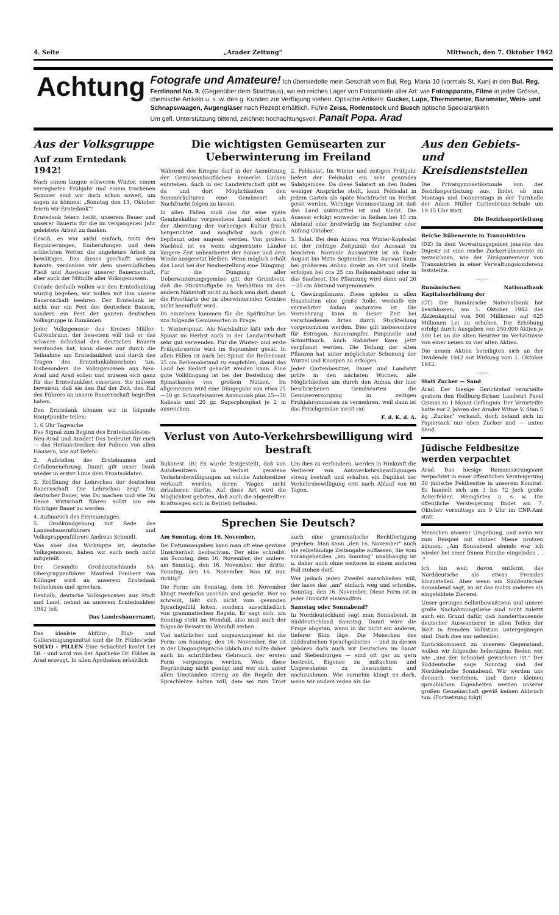4. Seite „Arader Zeitung" Mittwoch, den 7. Oktober 1942
Achtung
Fotografe und Amateure! Ich übersiedelte mein Geschäft vom Bul. Reg. Maria 10 (vormals St. Kun) in den Bul. Reg. Ferdinand No. 9. (Gegenüber dem Stadthaus), wo ein reiches Lager von Fotoartikeln aller Art: wie Fotoapparate, Filme in jeder Grösse, chemische Artikeln u. s. w. den g. Kunden zur Verfügung stehen. Optische Artikeln: Gucker, Lupe, Thermometer, Barometer, Wein- und Schnapswaagen, Augengläser nach Rezept erhältlich. Führe Zeiss, Rodenstock und Busch optische Specialartikeln
Um gefl. Unterstützung bittend, zeichnet hochachtungsvoll: Panait Popa. Arad
Aus der Volksgruppe
Auf zum Erntedank 1942!
Nach einem langen schweren Winter, einem verregneten Frühjahr und einem trockenen Sommer sind wir doch schon soweit, um sagen zu können: „Sonntag den 11. Oktober feiern wir Erntedank"!
Erntedank feiern heißt, unserem Bauer und unserer Bäuerin für die im vergangenen Jahr geleistete Arbeit zu danken.
Gewiß, es war nicht einfach, trotz den Requirierungen, Einberufungen und dem schlechten Wetter, die ungeheure Arbeit zu bewältigen. Das dieses geschafft werden konnte, verdanken wir dem unermüdlichen Fleiß und Ausdauer unserer Bauernschaft, aber auch der Mithilfe aller Volksgenossen.
Gerade deshalb wollen wir den Erntedanktag würdig begehen, wir wollen mit ihm unsere Bauernschaft beehren. Der Erntedank ist nicht nur ein Fest des deutschen Bauern, sondern ein Fest der ganzen deutschen Volksgruppe in Rumänien.
Jeder Volksgenosse des Kreises Müller-Guttenbrunn, der beweisen will daß er das schwere Schicksal des deutschen Bauern verstanden hat, kann dieses nur durch die Teilnahme am Erntedankfest und durch das Tragen des Erntedankabzeichens tun. Insbesonders die Volksgenossen aus Neu-Arad und Arad sollen und müssen sich ganz für das Erntedankfest einsetzen. Sie müssen beweisen, daß sie den Ruf der Zeit, den Ruf des Führers an unsere Bauernschaft begriffen haben.
Den Erntedank können wir in folgende Hauptpunkte teilen:
1. 6 Uhr Tagwache
Das Signal zum Beginn des Erntedankfestes.
Neu-Arad und Arader! Das bedeutet für euch — das Herausstrecken der Fahnen von allen Häusern, wie auf Befehl.
2. Aufstellen des Erntebaumes und Gefallenenehrung. Damit gilt unser Dank wieder in erster Linie dem Frontsoldaten.
3. Eröffnung der Lehrschau der deutschen Bauernschaft. Die Lehrschau zeigt Dir, deutscher Bauer, was Du machen und wie Du Deine Wirtschaft führen sollst um ein tüchtiger Bauer zu werden.
4. Aufmarsch des Ernteumzuges.
5. Großkundgebung mit Rede des Landesbauernführers und Volksgruppenführers Andreas Schmidt.
Was aber das Wichtigste ist, deutsche Volksgenossen, haben wir euch noch nicht mitgeteilt.
Der Gesandte Großdeutschlands SA-Obergruppenführer Manfred Freiherr von Killinger wird an unserem Erntedank teilnehmen und sprechen.
Deshalb, deutsche Volksgenossen aus Stadt und Land, nehmt an unserem Erntedankfest 1942 teil.
Das Landesbauernamt.
Das idealste Abführ-, Blut- und Gallereinigungsmittel sind die Dr. Földes'sche SOLVO - PILLEN Eine Schachtel kostet Lei 58. - und wird von der Apotheke Dr. Földes in Arad erzeugt. In allen Apotheken erhältlich
Die wichtigsten Gemüsearten zur Ueberwinterung im Freiland
Während des Krieges darf in der Ausnützung der Gemüseanbauflächen keinerlei Lücken entstehen. Auch in der Landwirtschaft gibt es da und dort Möglichkeiten den Sommerkulturen eine Gemüseart als Nachfrucht folgen zu lassen.
In allen Fällen muß das für eine späte Gemüsekultur vorgesehene Land sofort nach der Aberntung der vorherigen Kultur frisch hergerichtet und möglichst auch gleich bepflanzt oder angesät werden. Von großem Nachteil ist es wenn abgeerntete Länder längere Zeit unbearbeitet der Sonne und dem Winde ausgesetzt bleiben. Wenn möglich erhält das Land bei der Neubestellung eine Düngung. Für die Düngung aller Ueberwinterungsgemüse gilt der Grundsatz, daß die Stickstoffgabe im Verhältnis zu den andern Nährstoff nicht zu hoch sein darf, damit die Frosthärte der zu überwinternden Gemüse nicht beeinflußt wird.
Im einzelnen kommen für die Spätkultur bei uns folgende Gemüsearten in Frage:
1. Winterspinat. Als Nachkultur läßt sich der Spinat im Herbst auch in der Landwirtschaft sehr gut verwenden. Für die Winter- und erste Frühjahrsernte wird im September gesät. In allen Fällen ist auch bei Spinat die Reihensaat 25 cm Reihenabstand zu empfehlen, damit das Land bei Bedarf gehackt werden kann. Eine gute Volldüngung ist bei der Bestellung des Spinatlandes von großem Nutzen. Im allgemeinen wird eine Düngegabe von etwa 25—30 gr. Schwefelsaures Ammoniak plus 25—30 Kalisalz und 20 gr. Superphosphat je 2 m ausreichen.
2. Feldsalat. Im Winter und zeitigen Frühjahr liefert der Feldsalat ein sehr gesundes Salatgemüse. Da diese Salatart an den Boden weniger Ansprüche stellt, kann Feldsalat in jedem Garten als späte Nachfrucht im Herbst gesät werden. Wichtige Voraussetzung ist, daß das Land unkrautfrei ist und bleibt. Die Aussaat erfolgt entweder in Reihen bei 15 cm Abstand oder breitwürfig im September oder Anfang Oktober.
3. Salat. Bei dem Anbau von Winter-Kopfsalat ist der richtige Zeitpunkt der Aussaat zu beachten. Normale Aussaatzeit ist ab Ende August bis Mitte September. Die Aussaat kann bei größerem Anbau direkt an Ort und Stelle erfolgen bei cca 25 cm Reihenabstand oder in das Saatbeet. Die Pflanzung wird dann auf 20—25 cm Abstand vorgenommen.
4. Gewürzpflanzen. Diese spielen in allen Haushalten eine große Rolle, weshalb ein vermehrter Anbau anzuraten ist. Die Vermehrung kann in dieser Zeit bei verschiedenen Arten durch Stockteilung vorgenommen werden. Dies gilt insbesondere für Estragon, Sauerampfer, Pimpinelle und Schnittlauch. Auch Rabarber kann jetzt verpflanzt werden. Die Teilung der alten Pflanzen hat unter möglichster Schonung der Wurzel und Knospen zu erfolgen.
Jeder Gartenbesitzer, Bauer und Landwirt prüfe in den nächsten Wochen, alle Möglichkeiten um durch den Anbau der hier beschriebenen Gemüsearten die Gemüseversorgung in zeitigen Frühjahrsmonaten zu vermehren, weil dann ist das Frischgemüse meist rar.
F. d. K. d. A.
Verlust von Auto-Verkehrsbewilligung wird bestraft
Bukarest. (R) Es wurde festgestellt, daß von Autobesitzern in Verlust geratene Verkehrsbewilligungen an solche Autobesitzer verkauft werden, deren Wagen nicht zirkulieren dürfte. Auf diese Art wird die Möglichkeit geboten, daß auch die abgestellten Kraftwagen sich in Betrieb befinden.
Um dies zu verhindern, werden in Hinkunft die Verlierer von Autoverkehrsbewilligungen streng bestraft und erhalten ein Duplikat der Verkehrsbewilligung erst nach Ablauf von 60 Tagen.
Sprechen Sie Deutsch?
Am Sonntag, dem 16. November.
Bei Datumsangaben kann man oft eine gewisse Unsicherheit beobachten. Der eine schreibt: am Sonntag, dem 16. November, der andere: am Sonntag, den 16. November, der dritte: Sonntag, den 16. November. Was ist nun richtig?
Die Form: am Sonntag, dem 16. November klingt zweifellos unschön und gesucht. Wer so schreibt, läßt sich nicht vom gesunden Sprachgefühl leiten, sondern ausschließlich von grammatischen Regeln. Er sagt sich: am Sonntag steht im Wemfall, also muß auch der folgende Beisatz im Wemfall stehen.
Viel natürlicher und ungezwungener ist die Form: am Sonntag, den 16. November. Sie ist in der Umgangssprache üblich und sollte daher auch im schriftlichen Gebrauch der ersten Form vorgezogen werden. Wem diese Begründung nicht genügt und wer sich unter allen Umständen streng an die Regeln der Sprachlehre halten will, dem sei zum Trost auch eine grammatische Rechtfertigung gegeben: Man kann „den 16. November" auch als selbständige Zeitangabe auffassen, die vom vorangehenden „am Sonntag" unabhängig ist u. daher auch ohne weiteres in einem anderen Fall stehen darf.
Wer jedoch jeden Zweifel ausschließen will, der lasse das „am" einfach weg und schreibe, Sonntag, den 16. November. Diese Form ist in jeder Hinsicht einwandfrei.
Samstag oder Sonnabend?
In Norddeutschland sagt man Sonnabend, in Süddeutschland Samstag. Damit wäre die Frage abgetan, wenn in ihr nicht ein anderer, tieferer Sinn läge. Die Menschen des süddeutschen Sprachgebietes — und zu diesen gehören doch auch wir Deutschen im Banat und Siebenbürgen — sind oft gar zu gern bestrebt, Eigenes zu mißachten und Ungewohntes zu bewundern und nachzuahmen. Wie vornehm klingt es doch, wenn wir anders reden als die
Aus den Gebiets- und Kreisdienststellen
Die Privatgymnastikstunde von der Bezirkssportleitung aus, findet ab nun Montags und Donnerstags in der Turnhalle der Adam Müller Guttenbrunn-Schule um 19.15 Uhr statt.
Die Bezirkssportleitung
Reiche Rübenernte in Transnistrien
(DZ) In dem Verwaltungsgebiet jenseits des Dnjestr ist eine reiche Zuckerrübenernte zu verzeichnen, wie der Zivilgouverneur von Transnistrien in einer Verwaltungskonferenz feststellte.
—:—
Rumänischen Nationalbank Kapitalserhöhung der
(CT) Die Rumänische Nationalbank hat beschlossen, am 1. Oktober 1942 das Aktienkapital von 500 Millionen auf 625 Millionen Lei zu erhöhen. Die Erhöhung erfolgt durch Ausgaben von 250.000 Aktien je 500 Lei an die alten Besitzer im Verhältnisse von einer neuen zu vier alten Aktien.
Die neuen Aktien beteiligten sich an der Dividende 1942 mit Wirkung vom 1. Oktober 1942.
—:—
Statt Zucker — Sand
Arad. Der hiesige Gerichtshof verurteilte gestern den Hellburg-Siriaer Landwirt Pavel Cismas zu 1 Monat Gefängnis. Der Verurteilte hatte vor 2 Jahren der Arader Witwe V. Stan 5 kg „Zucker" verkauft, doch befand sich im Papiersack nur oben Zucker und — unten Sand.
Jüdische Feldbesitze werden verpachtet
Arad. Das hiesige Romanisierungsamt verpachtet in einer öffentlichen Versteigerung 30 jüdische Feldbesitze in unserem Komitat. Es handelt sich um 3 bis 72 Joch große Ackerfelder, Weingärten u. s. w. Die öffentliche Versteigerung findet am 7. Oktober vormittags um 9 Uhr im CNR-Amt statt.
Menschen unserer Umgebung, und wenn wir zum Beispiel mit stolzer Miene protzen können: „Am Sonnabend abends war ich wieder bei einer feinen Familie eingeladen . . ."
Ich bin weit davon entfernt, das Norddeutsche als etwas Fremdes hinzustellen. Aber wenn ein Süddeutscher Sonnabend sagt, so ist das nichts anderes als eingebildete Ziererei.
Unser geringes Selbstbewußtsein und unsere große Nachahmungsliebe sind nicht zuletzt auch ein Grund dafür, daß hunderttausende deutscher Auswanderer in allen Teilen der Welt in fremden Volkstum untergegangen sind. Doch dies nur nebenbei.
Zurückkommend zu unserem Gegenstand, wollen wir folgendes beherzigen: Reden wir, wie „uns der Schnabel gewachsen ist." Der Süddeutsche sage Sonntag und der Norddeutsche Sonnabend. Wir werden uns dennoch verstehen, und diese kleinen sprachlichen Eigenheiten werden unserer großen Gemeinschaft gewiß keinen Abbruch tun. (Fortsetzung folgt)